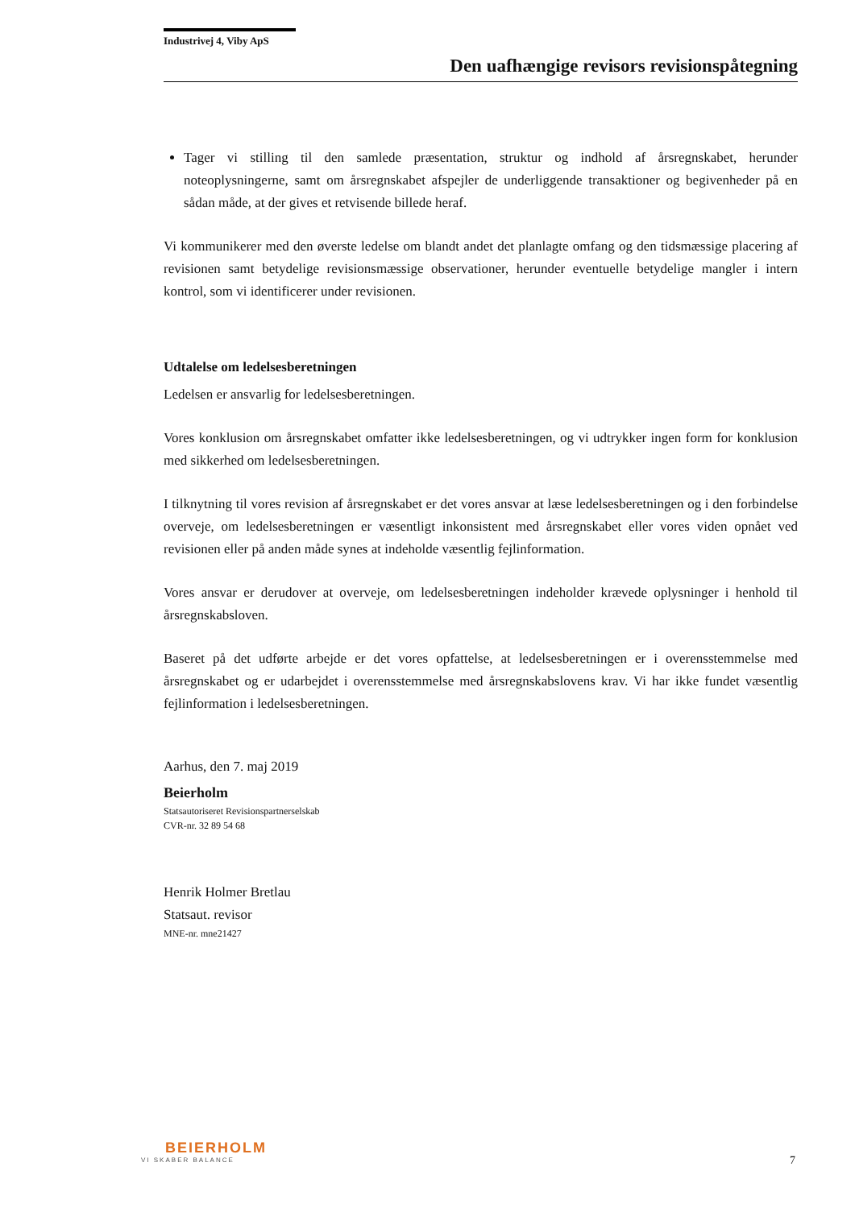Industrivej 4, Viby ApS
Den uafhængige revisors revisionspåtegning
Tager vi stilling til den samlede præsentation, struktur og indhold af årsregnskabet, herunder noteoplysningerne, samt om årsregnskabet afspejler de underliggende transaktioner og begivenheder på en sådan måde, at der gives et retvisende billede heraf.
Vi kommunikerer med den øverste ledelse om blandt andet det planlagte omfang og den tidsmæssige placering af revisionen samt betydelige revisionsmæssige observationer, herunder eventuelle betydelige mangler i intern kontrol, som vi identificerer under revisionen.
Udtalelse om ledelsesberetningen
Ledelsen er ansvarlig for ledelsesberetningen.
Vores konklusion om årsregnskabet omfatter ikke ledelsesberetningen, og vi udtrykker ingen form for konklusion med sikkerhed om ledelsesberetningen.
I tilknytning til vores revision af årsregnskabet er det vores ansvar at læse ledelsesberetningen og i den forbindelse overveje, om ledelsesberetningen er væsentligt inkonsistent med årsregnskabet eller vores viden opnået ved revisionen eller på anden måde synes at indeholde væsentlig fejlinformation.
Vores ansvar er derudover at overveje, om ledelsesberetningen indeholder krævede oplysninger i henhold til årsregnskabsloven.
Baseret på det udførte arbejde er det vores opfattelse, at ledelsesberetningen er i overensstemmelse med årsregnskabet og er udarbejdet i overensstemmelse med årsregnskabslovens krav. Vi har ikke fundet væsentlig fejlinformation i ledelsesberetningen.
Aarhus, den 7. maj 2019
Beierholm
Statsautoriseret Revisionspartnerselskab
CVR-nr. 32 89 54 68
Henrik Holmer Bretlau
Statsaut. revisor
MNE-nr. mne21427
BEIERHOLM
VI SKABER BALANCE
7